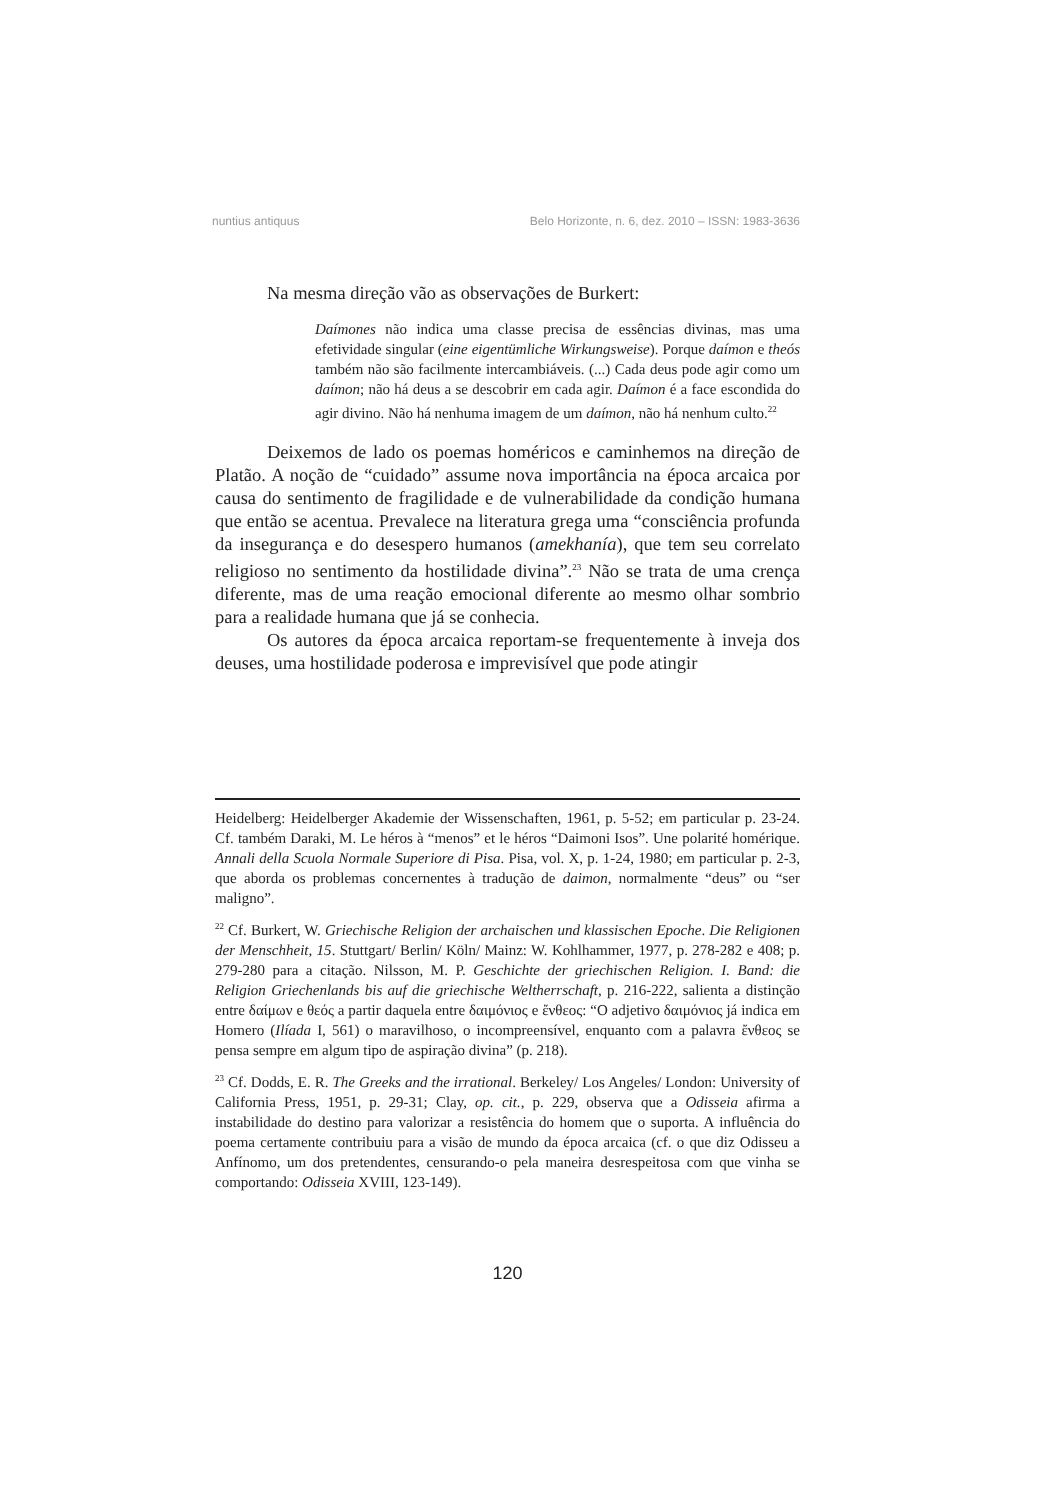nuntius antiquus Belo Horizonte, n. 6, dez. 2010 – ISSN: 1983-3636
Na mesma direção vão as observações de Burkert:
Daímones não indica uma classe precisa de essências divinas, mas uma efetividade singular (eine eigentümliche Wirkungsweise). Porque daímon e theós também não são facilmente intercambiáveis. (...) Cada deus pode agir como um daímon; não há deus a se descobrir em cada agir. Daímon é a face escondida do agir divino. Não há nenhuma imagem de um daímon, não há nenhum culto.<sup>22</sup>
Deixemos de lado os poemas homéricos e caminhemos na direção de Platão. A noção de “cuidado” assume nova importância na época arcaica por causa do sentimento de fragilidade e de vulnerabilidade da condição humana que então se acentua. Prevalece na literatura grega uma “consciência profunda da insegurança e do desespero humanos (amekhanía), que tem seu correlato religioso no sentimento da hostilidade divina”.<sup>23</sup> Não se trata de uma crença diferente, mas de uma reação emocional diferente ao mesmo olhar sombrio para a realidade humana que já se conhecia.
Os autores da época arcaica reportam-se frequentemente à inveja dos deuses, uma hostilidade poderosa e imprevisível que pode atingir
Heidelberg: Heidelberger Akademie der Wissenschaften, 1961, p. 5-52; em particular p. 23-24. Cf. também Daraki, M. Le héros à “menos” et le héros “Daimoni Isos”. Une polarité homérique. Annali della Scuola Normale Superiore di Pisa. Pisa, vol. X, p. 1-24, 1980; em particular p. 2-3, que aborda os problemas concernentes à tradução de daimon, normalmente “deus” ou “ser maligno”.
<sup>22</sup> Cf. Burkert, W. Griechische Religion der archaischen und klassischen Epoche. Die Religionen der Menschheit, 15. Stuttgart/ Berlin/ Köln/ Mainz: W. Kohlhammer, 1977, p. 278-282 e 408; p. 279-280 para a citação. Nilsson, M. P. Geschichte der griechischen Religion. I. Band: die Religion Griechenlands bis auf die griechische Weltherrschaft, p. 216-222, salienta a distinção entre δαίμων e θεός a partir daquela entre δαιμόνιος e ἔνθεος: “O adjetivo δαιμόνιος já indica em Homero (Ilíada I, 561) o maravilhoso, o incompreensível, enquanto com a palavra ἔνθεος se pensa sempre em algum tipo de aspiração divina” (p. 218).
<sup>23</sup> Cf. Dodds, E. R. The Greeks and the irrational. Berkeley/ Los Angeles/ London: University of California Press, 1951, p. 29-31; Clay, op. cit., p. 229, observa que a Odisseia afirma a instabilidade do destino para valorizar a resistência do homem que o suporta. A influência do poema certamente contribuiu para a visão de mundo da época arcaica (cf. o que diz Odisseu a Anfínomo, um dos pretendentes, censurando-o pela maneira desrespeitosa com que vinha se comportando: Odisseia XVIII, 123-149).
120